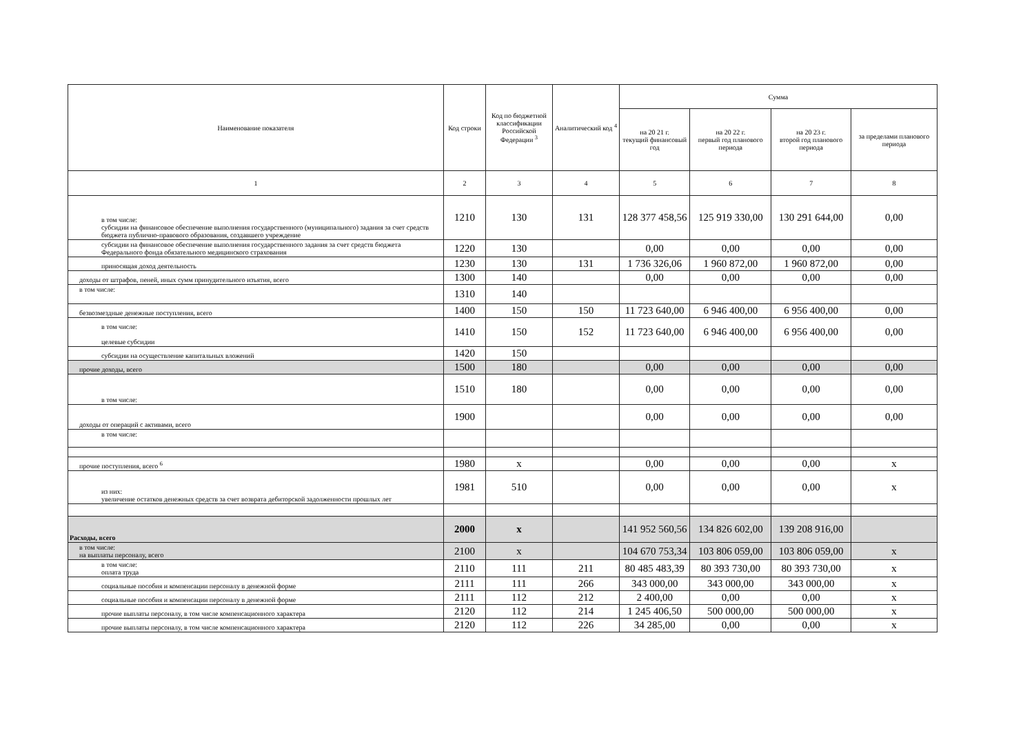| Наименование показателя | Код строки | Код по бюджетной классификации Российской Федерации <sup>3</sup> | Аналитический код <sup>4</sup> | Сумма | | | |
| --- | --- | --- | --- | --- | --- | --- | --- |
| | | | | на 20 21 г. текущий финансовый год | на 20 22 г. первый год планового периода | на 20 23 г. второй год планового периода | за пределами планового периода |
| 1 | 2 | 3 | 4 | 5 | 6 | 7 | 8 |
| в том числе: субсидии на финансовое обеспечение выполнения государственного (муниципального) задания за счет средств бюджета публично-правового образования, создавшего учреждение | 1210 | 130 | 131 | 128 377 458,56 | 125 919 330,00 | 130 291 644,00 | 0,00 |
| субсидии на финансовое обеспечение выполнения государственного задания за счет средств бюджета Федерального фонда обязательного медицинского страхования | 1220 | 130 | | 0,00 | 0,00 | 0,00 | 0,00 |
| приносящая доход деятельность | 1230 | 130 | 131 | 1 736 326,06 | 1 960 872,00 | 1 960 872,00 | 0,00 |
| доходы от штрафов, пеней, иных сумм принудительного изъятия, всего | 1300 | 140 | | 0,00 | 0,00 | 0,00 | 0,00 |
| в том числе: | 1310 | 140 | | | | | |
| безвозмездные денежные поступления, всего | 1400 | 150 | 150 | 11 723 640,00 | 6 946 400,00 | 6 956 400,00 | 0,00 |
| в том числе: целевые субсидии | 1410 | 150 | 152 | 11 723 640,00 | 6 946 400,00 | 6 956 400,00 | 0,00 |
| субсидии на осуществление капитальных вложений | 1420 | 150 | | | | | |
| прочие доходы, всего | 1500 | 180 | | 0,00 | 0,00 | 0,00 | 0,00 |
| в том числе: | 1510 | 180 | | 0,00 | 0,00 | 0,00 | 0,00 |
| доходы от операций с активами, всего | 1900 | | | 0,00 | 0,00 | 0,00 | 0,00 |
| в том числе: | | | | | | | |
| прочие поступления, всего <sup>6</sup> | 1980 | x | | 0,00 | 0,00 | 0,00 | x |
| из них: увеличение остатков денежных средств за счет возврата дебиторской задолженности прошлых лет | 1981 | 510 | | 0,00 | 0,00 | 0,00 | x |
| Расходы, всего | 2000 | x | | 141 952 560,56 | 134 826 602,00 | 139 208 916,00 | |
| в том числе: на выплаты персоналу, всего | 2100 | x | | 104 670 753,34 | 103 806 059,00 | 103 806 059,00 | x |
| в том числе: оплата труда | 2110 | 111 | 211 | 80 485 483,39 | 80 393 730,00 | 80 393 730,00 | x |
| социальные пособия и компенсации персоналу в денежной форме | 2111 | 111 | 266 | 343 000,00 | 343 000,00 | 343 000,00 | x |
| социальные пособия и компенсации персоналу в денежной форме | 2111 | 112 | 212 | 2 400,00 | 0,00 | 0,00 | x |
| прочие выплаты персоналу, в том числе компенсационного характера | 2120 | 112 | 214 | 1 245 406,50 | 500 000,00 | 500 000,00 | x |
| прочие выплаты персоналу, в том числе компенсационного характера | 2120 | 112 | 226 | 34 285,00 | 0,00 | 0,00 | x |